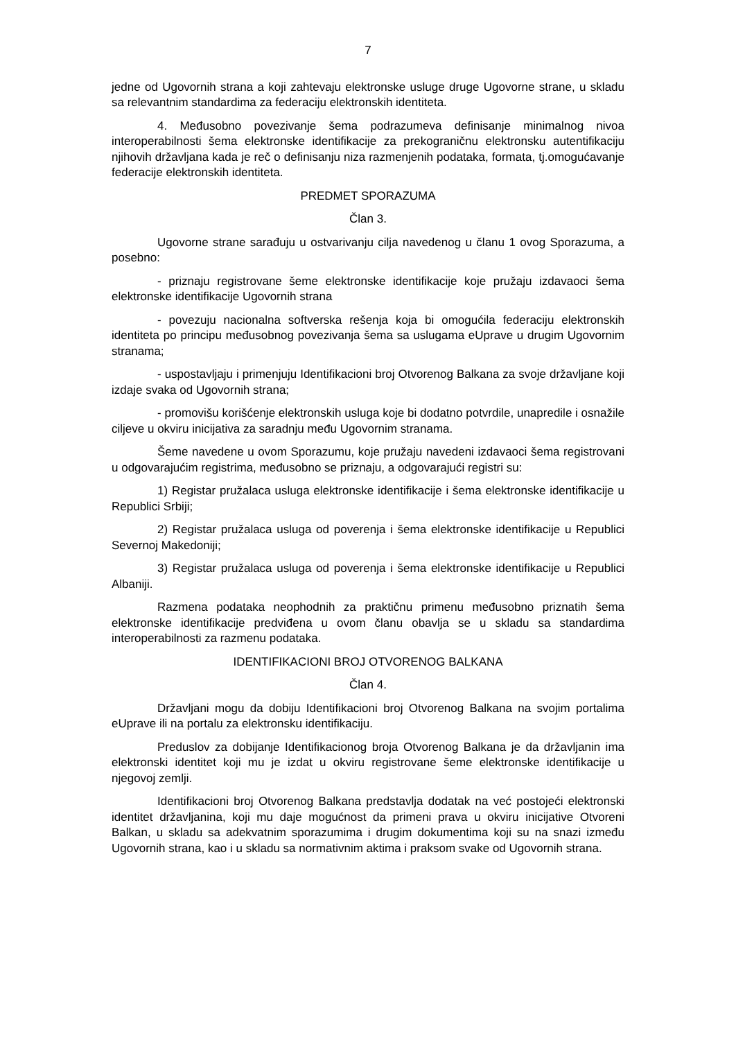7
jedne od Ugovornih strana a koji zahtevaju elektronske usluge druge Ugovorne strane, u skladu sa relevantnim standardima za federaciju elektronskih identiteta.
4. Međusobno povezivanje šema podrazumeva definisanje minimalnog nivoa interoperabilnosti šema elektronske identifikacije za prekograničnu elektronsku autentifikaciju njihovih državljana kada je reč o definisanju niza razmenjenih podataka, formata, tj.omogućavanje federacije elektronskih identiteta.
PREDMET SPORAZUMA
Član 3.
Ugovorne strane sarađuju u ostvarivanju cilja navedenog u članu 1 ovog Sporazuma, a posebno:
- priznaju registrovane šeme elektronske identifikacije koje pružaju izdavaoci šema elektronske identifikacije Ugovornih strana
- povezuju nacionalna softverska rešenja koja bi omogućila federaciju elektronskih identiteta po principu međusobnog povezivanja šema sa uslugama eUprave u drugim Ugovornim stranama;
- uspostavljaju i primenjuju Identifikacioni broj Otvorenog Balkana za svoje državljane koji izdaje svaka od Ugovornih strana;
- promovišu korišćenje elektronskih usluga koje bi dodatno potvrdile, unapredile i osnažile ciljeve u okviru inicijativa za saradnju među Ugovornim stranama.
Šeme navedene u ovom Sporazumu, koje pružaju navedeni izdavaoci šema registrovani u odgovarajućim registrima, međusobno se priznaju, a odgovarajući registri su:
1) Registar pružalaca usluga elektronske identifikacije i šema elektronske identifikacije u Republici Srbiji;
2) Registar pružalaca usluga od poverenja i šema elektronske identifikacije u Republici Severnoj Makedoniji;
3) Registar pružalaca usluga od poverenja i šema elektronske identifikacije u Republici Albaniji.
Razmena podataka neophodnih za praktičnu primenu međusobno priznatih šema elektronske identifikacije predviđena u ovom članu obavlja se u skladu sa standardima interoperabilnosti za razmenu podataka.
IDENTIFIKACIONI BROJ OTVORENOG BALKANA
Član 4.
Državljani mogu da dobiju Identifikacioni broj Otvorenog Balkana na svojim portalima eUprave ili na portalu za elektronsku identifikaciju.
Preduslov za dobijanje Identifikacionog broja Otvorenog Balkana je da državljanin ima elektronski identitet koji mu je izdat u okviru registrovane šeme elektronske identifikacije u njegovoj zemlji.
Identifikacioni broj Otvorenog Balkana predstavlja dodatak na već postojeći elektronski identitet državljanina, koji mu daje mogućnost da primeni prava u okviru inicijative Otvoreni Balkan, u skladu sa adekvatnim sporazumima i drugim dokumentima koji su na snazi između Ugovornih strana, kao i u skladu sa normativnim aktima i praksom svake od Ugovornih strana.